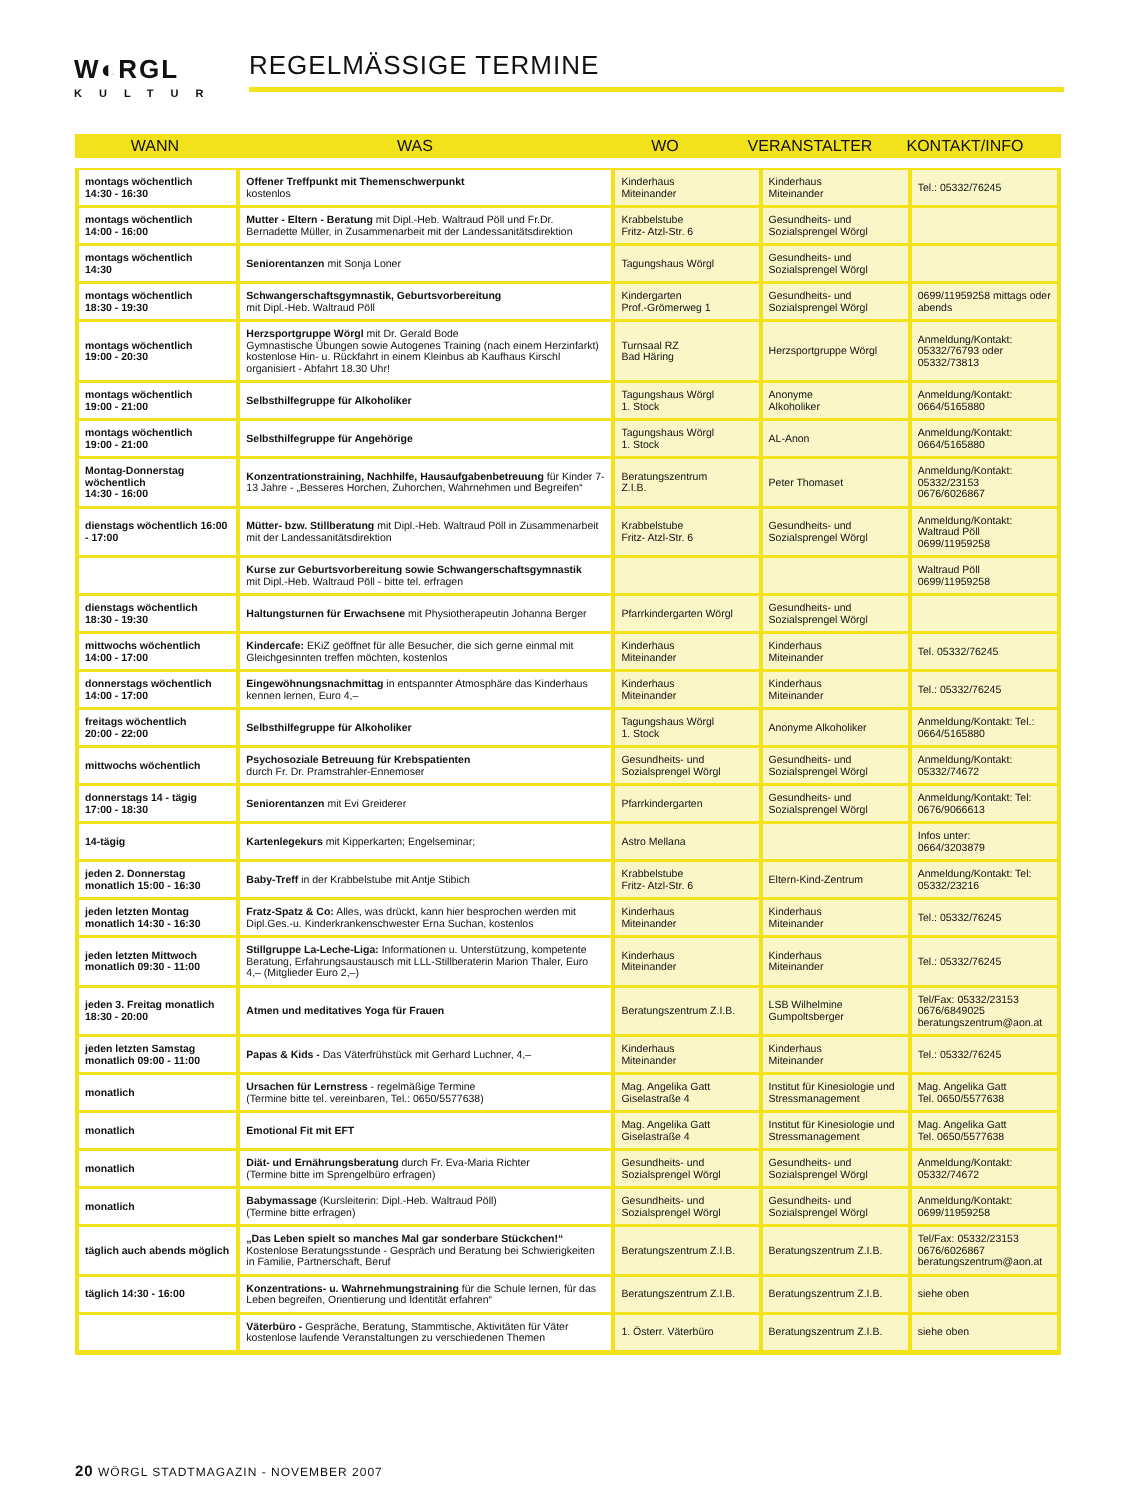W◐RGL
KULTUR
REGELMÄSSIGE TERMINE
WANN WAS WO VERANSTALTER KONTAKT/INFO
| montags wöchentlich 14:30 - 16:30 | Offener Treffpunkt mit Themenschwerpunkt kostenlos | Kinderhaus Miteinander | Kinderhaus Miteinander | Tel.: 05332/76245 |
| montags wöchentlich 14:00 - 16:00 | Mutter - Eltern - Beratung mit Dipl.-Heb. Waltraud Pöll und Fr.Dr. Bernadette Müller, in Zusammenarbeit mit der Landessanitätsdirektion | Krabbelstube Fritz- Atzl-Str. 6 | Gesundheits- und Sozialsprengel Wörgl | |
| montags wöchentlich 14:30 | Seniorentanzen mit Sonja Loner | Tagungshaus Wörgl | Gesundheits- und Sozialsprengel Wörgl | |
| montags wöchentlich 18:30 - 19:30 | Schwangerschaftsgymnastik, Geburtsvorbereitung mit Dipl.-Heb. Waltraud Pöll | Kindergarten Prof.-Grömerweg 1 | Gesundheits- und Sozialsprengel Wörgl | 0699/11959258 mittags oder abends |
| montags wöchentlich 19:00 - 20:30 | Herzsportgruppe Wörgl mit Dr. Gerald Bode Gymnastische Übungen sowie Autogenes Training (nach einem Herzinfarkt) kostenlose Hin- u. Rückfahrt in einem Kleinbus ab Kaufhaus Kirschl organisiert - Abfahrt 18.30 Uhr! | Turnsaal RZ Bad Häring | Herzsportgruppe Wörgl | Anmeldung/Kontakt: 05332/76793 oder 05332/73813 |
| montags wöchentlich 19:00 - 21:00 | Selbsthilfegruppe für Alkoholiker | Tagungshaus Wörgl 1. Stock | Anonyme Alkoholiker | Anmeldung/Kontakt: 0664/5165880 |
| montags wöchentlich 19:00 - 21:00 | Selbsthilfegruppe für Angehörige | Tagungshaus Wörgl 1. Stock | AL-Anon | Anmeldung/Kontakt: 0664/5165880 |
| Montag-Donnerstag wöchentlich 14:30 - 16:00 | Konzentrationstraining, Nachhilfe, Hausaufgabenbetreuung für Kinder 7-13 Jahre - „Besseres Horchen, Zuhorchen, Wahrnehmen und Begreifen“ | Beratungszentrum Z.I.B. | Peter Thomaset | Anmeldung/Kontakt: 05332/23153 0676/6026867 |
| dienstags wöchentlich 16:00 - 17:00 | Mütter- bzw. Stillberatung mit Dipl.-Heb. Waltraud Pöll in Zusammenarbeit mit der Landessanitätsdirektion | Krabbelstube Fritz- Atzl-Str. 6 | Gesundheits- und Sozialsprengel Wörgl | Anmeldung/Kontakt: Waltraud Pöll 0699/11959258 |
| | Kurse zur Geburtsvorbereitung sowie Schwangerschaftsgymnastik mit Dipl.-Heb. Waltraud Pöll - bitte tel. erfragen | | | Waltraud Pöll 0699/11959258 |
| dienstags wöchentlich 18:30 - 19:30 | Haltungsturnen für Erwachsene mit Physiotherapeutin Johanna Berger | Pfarrkindergarten Wörgl | Gesundheits- und Sozialsprengel Wörgl | |
| mittwochs wöchentlich 14:00 - 17:00 | Kindercafe: EKiZ geöffnet für alle Besucher, die sich gerne einmal mit Gleichgesinnten treffen möchten, kostenlos | Kinderhaus Miteinander | Kinderhaus Miteinander | Tel. 05332/76245 |
| donnerstags wöchentlich 14:00 - 17:00 | Eingewöhnungsnachmittag in entspannter Atmosphäre das Kinderhaus kennen lernen, Euro 4,– | Kinderhaus Miteinander | Kinderhaus Miteinander | Tel.: 05332/76245 |
| freitags wöchentlich 20:00 - 22:00 | Selbsthilfegruppe für Alkoholiker | Tagungshaus Wörgl 1. Stock | Anonyme Alkoholiker | Anmeldung/Kontakt: Tel.: 0664/5165880 |
| mittwochs wöchentlich | Psychosoziale Betreuung für Krebspatienten durch Fr. Dr. Pramstrahler-Ennemoser | Gesundheits- und Sozialsprengel Wörgl | Gesundheits- und Sozialsprengel Wörgl | Anmeldung/Kontakt: 05332/74672 |
| donnerstags 14 - tägig 17:00 - 18:30 | Seniorentanzen mit Evi Greiderer | Pfarrkindergarten | Gesundheits- und Sozialsprengel Wörgl | Anmeldung/Kontakt: Tel: 0676/9066613 |
| 14-tägig | Kartenlegekurs mit Kipperkarten; Engelseminar; | Astro Mellana | | Infos unter: 0664/3203879 |
| jeden 2. Donnerstag monatlich 15:00 - 16:30 | Baby-Treff in der Krabbelstube mit Antje Stibich | Krabbelstube Fritz- Atzl-Str. 6 | Eltern-Kind-Zentrum | Anmeldung/Kontakt: Tel: 05332/23216 |
| jeden letzten Montag monatlich 14:30 - 16:30 | Fratz-Spatz & Co: Alles, was drückt, kann hier besprochen werden mit Dipl.Ges.-u. Kinderkrankenschwester Erna Suchan, kostenlos | Kinderhaus Miteinander | Kinderhaus Miteinander | Tel.: 05332/76245 |
| jeden letzten Mittwoch monatlich 09:30 - 11:00 | Stillgruppe La-Leche-Liga: Informationen u. Unterstützung, kompetente Beratung, Erfahrungsaustausch mit LLL-Stillberaterin Marion Thaler, Euro 4,– (Mitglieder Euro 2,–) | Kinderhaus Miteinander | Kinderhaus Miteinander | Tel.: 05332/76245 |
| jeden 3. Freitag monatlich 18:30 - 20:00 | Atmen und meditatives Yoga für Frauen | Beratungszentrum Z.I.B. | LSB Wilhelmine Gumpoltsberger | Tel/Fax: 05332/23153 0676/6849025 beratungszentrum@aon.at |
| jeden letzten Samstag monatlich 09:00 - 11:00 | Papas & Kids - Das Väterfrühstück mit Gerhard Luchner, 4,– | Kinderhaus Miteinander | Kinderhaus Miteinander | Tel.: 05332/76245 |
| monatlich | Ursachen für Lernstress - regelmäßige Termine (Termine bitte tel. vereinbaren, Tel.: 0650/5577638) | Mag. Angelika Gatt Giselastraße 4 | Institut für Kinesiologie und Stressmanagement | Mag. Angelika Gatt Tel. 0650/5577638 |
| monatlich | Emotional Fit mit EFT | Mag. Angelika Gatt Giselastraße 4 | Institut für Kinesiologie und Stressmanagement | Mag. Angelika Gatt Tel. 0650/5577638 |
| monatlich | Diät- und Ernährungsberatung durch Fr. Eva-Maria Richter (Termine bitte im Sprengelbüro erfragen) | Gesundheits- und Sozialsprengel Wörgl | Gesundheits- und Sozialsprengel Wörgl | Anmeldung/Kontakt: 05332/74672 |
| monatlich | Babymassage (Kursleiterin: Dipl.-Heb. Waltraud Pöll) (Termine bitte erfragen) | Gesundheits- und Sozialsprengel Wörgl | Gesundheits- und Sozialsprengel Wörgl | Anmeldung/Kontakt: 0699/11959258 |
| täglich auch abends möglich | „Das Leben spielt so manches Mal gar sonderbare Stückchen!“ Kostenlose Beratungsstunde - Gespräch und Beratung bei Schwierigkeiten in Familie, Partnerschaft, Beruf | Beratungszentrum Z.I.B. | Beratungszentrum Z.I.B. | Tel/Fax: 05332/23153 0676/6026867 beratungszentrum@aon.at |
| täglich 14:30 - 16:00 | Konzentrations- u. Wahrnehmungstraining für die Schule lernen, für das Leben begreifen, Orientierung und Identität erfahren“ | Beratungszentrum Z.I.B. | Beratungszentrum Z.I.B. | siehe oben |
| | Väterbüro - Gespräche, Beratung, Stammtische, Aktivitäten für Väter kostenlose laufende Veranstaltungen zu verschiedenen Themen | 1. Österr. Väterbüro | Beratungszentrum Z.I.B. | siehe oben |
20 WÖRGL STADTMAGAZIN - NOVEMBER 2007